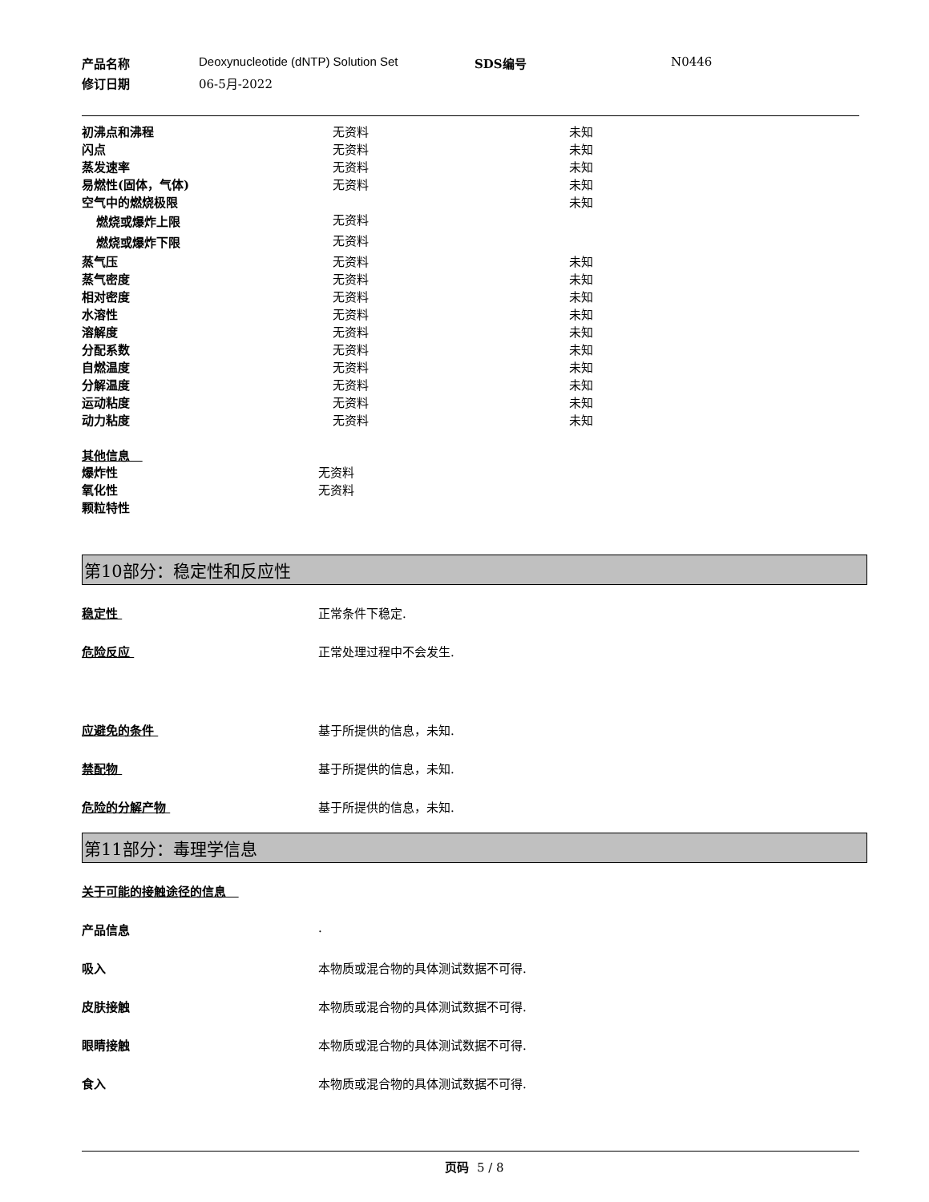产品名称
Deoxynucleotide (dNTP) Solution Set
SDS编号
N0446
修订日期
06-5月-2022
| 初沸点和沸程 | 无资料 | 未知 |
| 闪点 | 无资料 | 未知 |
| 蒸发速率 | 无资料 | 未知 |
| 易燃性(固体，气体) | 无资料 | 未知 |
| 空气中的燃烧极限 | | 未知 |
| 燃烧或爆炸上限 | 无资料 | |
| 燃烧或爆炸下限 | 无资料 | |
| 蒸气压 | 无资料 | 未知 |
| 蒸气密度 | 无资料 | 未知 |
| 相对密度 | 无资料 | 未知 |
| 水溶性 | 无资料 | 未知 |
| 溶解度 | 无资料 | 未知 |
| 分配系数 | 无资料 | 未知 |
| 自燃温度 | 无资料 | 未知 |
| 分解温度 | 无资料 | 未知 |
| 运动粘度 | 无资料 | 未知 |
| 动力粘度 | 无资料 | 未知 |
其他信息
| 爆炸性 | 无资料 |
| 氧化性 | 无资料 |
| 颗粒特性 | |
第10部分：稳定性和反应性
稳定性 正常条件下稳定.
危险反应 正常处理过程中不会发生.
应避免的条件 基于所提供的信息，未知.
禁配物 基于所提供的信息，未知.
危险的分解产物 基于所提供的信息，未知.
第11部分：毒理学信息
关于可能的接触途径的信息
产品信息 .
吸入 本物质或混合物的具体测试数据不可得.
皮肤接触 本物质或混合物的具体测试数据不可得.
眼睛接触 本物质或混合物的具体测试数据不可得.
食入 本物质或混合物的具体测试数据不可得.
页码 5 / 8